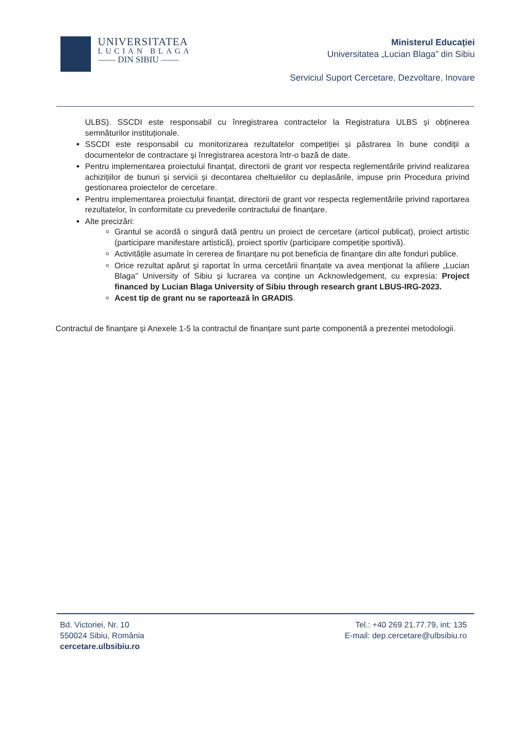UNIVERSITATEA
LUCIAN BLAGA
—— DIN SIBIU ——
Ministerul Educaţiei
Universitatea „Lucian Blaga” din Sibiu
Serviciul Suport Cercetare, Dezvoltare, Inovare
ULBS). SSCDI este responsabil cu înregistrarea contractelor la Registratura ULBS și obținerea semnăturilor instituționale.
SSCDI este responsabil cu monitorizarea rezultatelor competiției și păstrarea în bune condiții a documentelor de contractare și înregistrarea acestora într-o bază de date.
Pentru implementarea proiectului finanțat, directorii de grant vor respecta reglementările privind realizarea achizițiilor de bunuri și servicii și decontarea cheltuielilor cu deplasările, impuse prin Procedura privind gestionarea proiectelor de cercetare.
Pentru implementarea proiectului finanțat, directorii de grant vor respecta reglementările privind raportarea rezultatelor, în conformitate cu prevederile contractului de finanțare.
Alte precizări:
Grantul se acordă o singură dată pentru un proiect de cercetare (articol publicat), proiect artistic (participare manifestare artistică), proiect sportiv (participare competiție sportivă).
Activitățile asumate în cererea de finanțare nu pot beneficia de finanțare din alte fonduri publice.
Orice rezultat apărut și raportat în urma cercetării finanțate va avea menționat la afiliere „Lucian Blaga” University of Sibiu și lucrarea va conține un Acknowledgement, cu expresia: Project financed by Lucian Blaga University of Sibiu through research grant LBUS-IRG-2023.
Acest tip de grant nu se raportează în GRADIS.
Contractul de finanțare și Anexele 1-5 la contractul de finanțare sunt parte componentă a prezentei metodologii.
Bd. Victoriei, Nr. 10
550024 Sibiu, România
cercetare.ulbsibiu.ro
Tel.: +40 269 21.77.79, int: 135
E-mail: dep.cercetare@ulbsibiu.ro